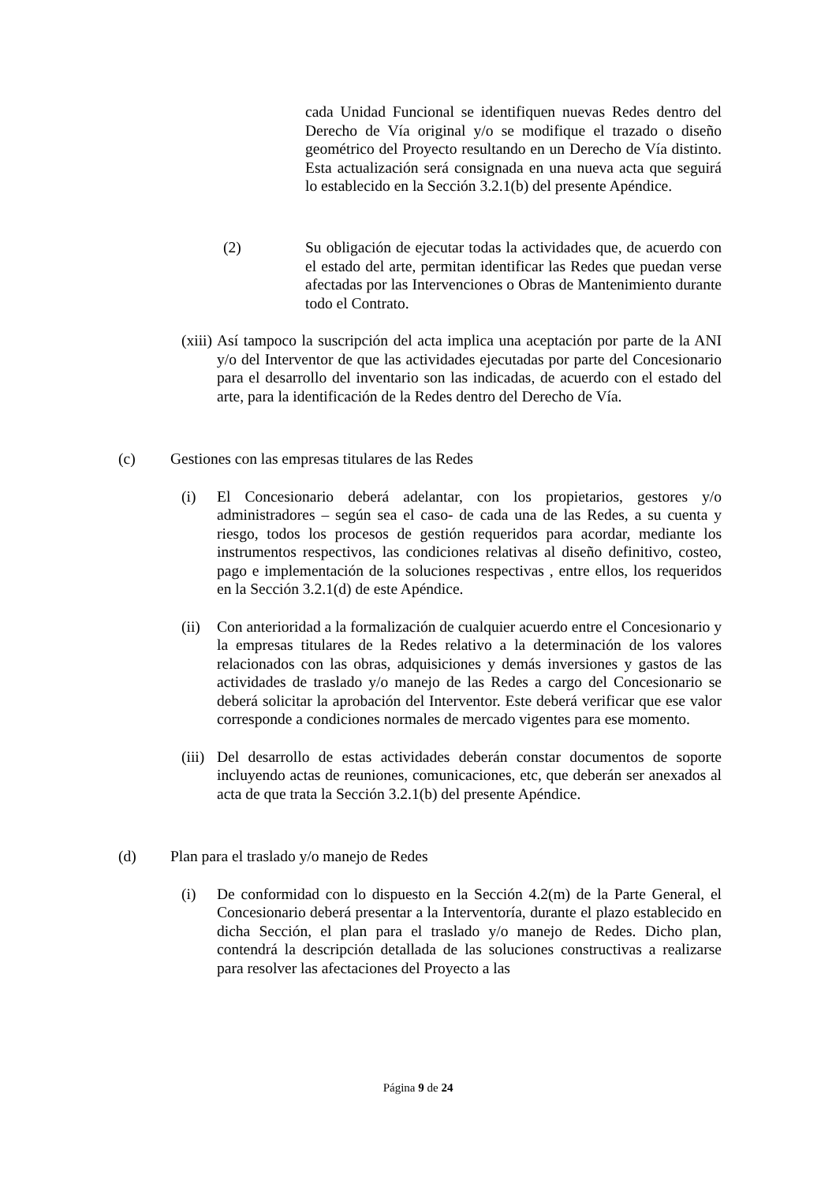cada Unidad Funcional se identifiquen nuevas Redes dentro del Derecho de Vía original y/o se modifique el trazado o diseño geométrico del Proyecto resultando en un Derecho de Vía distinto. Esta actualización será consignada en una nueva acta que seguirá lo establecido en la Sección 3.2.1(b) del presente Apéndice.
(2) Su obligación de ejecutar todas la actividades que, de acuerdo con el estado del arte, permitan identificar las Redes que puedan verse afectadas por las Intervenciones o Obras de Mantenimiento durante todo el Contrato.
(xiii)
Así tampoco la suscripción del acta implica una aceptación por parte de la ANI y/o del Interventor de que las actividades ejecutadas por parte del Concesionario para el desarrollo del inventario son las indicadas, de acuerdo con el estado del arte, para la identificación de la Redes dentro del Derecho de Vía.
(c) Gestiones con las empresas titulares de las Redes
(i) El Concesionario deberá adelantar, con los propietarios, gestores y/o administradores – según sea el caso- de cada una de las Redes, a su cuenta y riesgo, todos los procesos de gestión requeridos para acordar, mediante los instrumentos respectivos, las condiciones relativas al diseño definitivo, costeo, pago e implementación de la soluciones respectivas , entre ellos, los requeridos en la Sección 3.2.1(d) de este Apéndice.
(ii)
Con anterioridad a la formalización de cualquier acuerdo entre el Concesionario y la empresas titulares de la Redes relativo a la determinación de los valores relacionados con las obras, adquisiciones y demás inversiones y gastos de las actividades de traslado y/o manejo de las Redes a cargo del Concesionario se deberá solicitar la aprobación del Interventor. Este deberá verificar que ese valor corresponde a condiciones normales de mercado vigentes para ese momento.
(iii)
Del desarrollo de estas actividades deberán constar documentos de soporte incluyendo actas de reuniones, comunicaciones, etc, que deberán ser anexados al acta de que trata la Sección 3.2.1(b) del presente Apéndice.
(d) Plan para el traslado y/o manejo de Redes
(i) De conformidad con lo dispuesto en la Sección 4.2(m) de la Parte General, el Concesionario deberá presentar a la Interventoría, durante el plazo establecido en dicha Sección, el plan para el traslado y/o manejo de Redes. Dicho plan, contendrá la descripción detallada de las soluciones constructivas a realizarse para resolver las afectaciones del Proyecto a las
Página 9 de 24